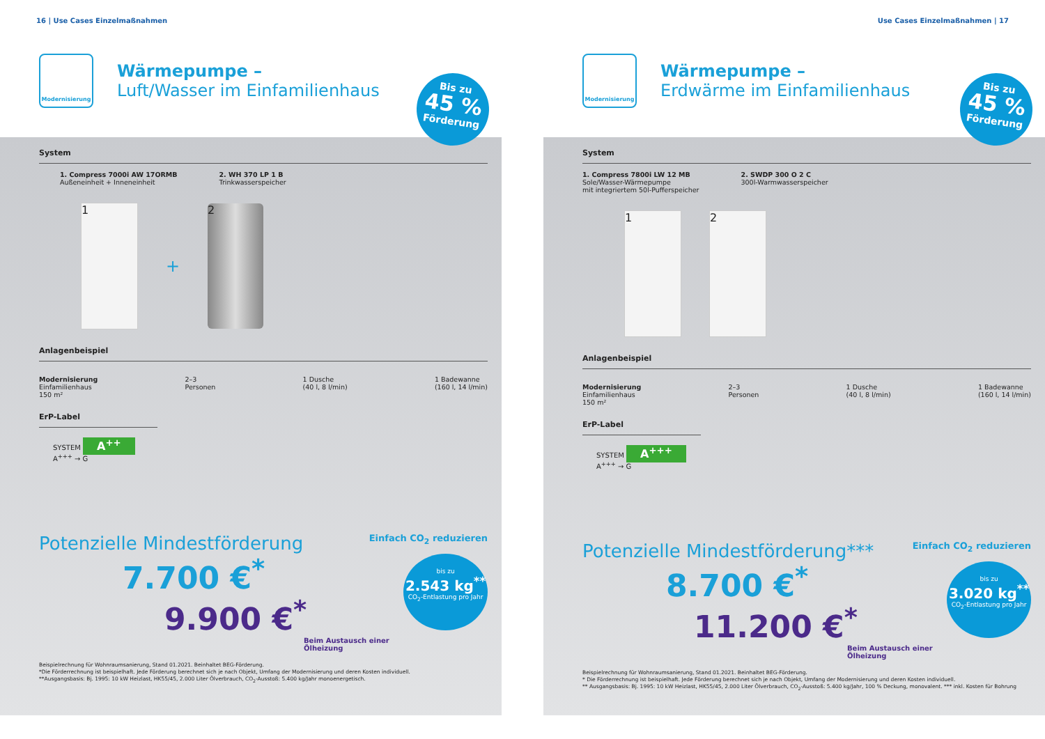16 | Use Cases Einzelmaßnahmen
Modernisierung
Wärmepumpe –
Luft/Wasser im Einfamilienhaus
Bis zu
45 %
Förderung
System
1. Compress 7000i AW 17ORMB
Außeneinheit + Inneneinheit
2. WH 370 LP 1 B
Trinkwasserspeicher
1
+
2
Anlagenbeispiel
Modernisierung
Einfamilienhaus
150 m²
2–3
Personen
1 Dusche
(40 l, 8 l/min)
1 Badewanne
(160 l, 14 l/min)
ErP-Label
SYSTEM A<sup>++</sup>
A<sup>+++</sup> → G
Potenzielle Mindestförderung
Einfach CO<sub>2</sub> reduzieren
7.700 €<sup>*</sup>
9.900 €<sup>*</sup>
Beim Austausch einer Ölheizung
bis zu
2.543 kg<sup>**</sup>
CO<sub>2</sub>-Entlastung pro Jahr
Beispielrechnung für Wohnraumsanierung, Stand 01.2021. Beinhaltet BEG-Förderung.
*Die Förderrechnung ist beispielhaft. Jede Förderung berechnet sich je nach Objekt, Umfang der Modernisierung und deren Kosten individuell.
**Ausgangsbasis: Bj. 1995: 10 kW Heizlast, HK55/45, 2.000 Liter Ölverbrauch, CO<sub>2</sub>-Ausstoß: 5.400 kg/Jahr monoenergetisch.
Use Cases Einzelmaßnahmen | 17
Modernisierung
Wärmepumpe –
Erdwärme im Einfamilienhaus
Bis zu
45 %
Förderung
System
1. Compress 7800i LW 12 MB
Sole/Wasser-Wärmepumpe
mit integriertem 50l-Pufferspeicher
2. SWDP 300 O 2 C
300l-Warmwasserspeicher
1 2
Anlagenbeispiel
Modernisierung
Einfamilienhaus
150 m²
2–3
Personen
1 Dusche
(40 l, 8 l/min)
1 Badewanne
(160 l, 14 l/min)
ErP-Label
SYSTEM A<sup>+++</sup>
A<sup>+++</sup> → G
Potenzielle Mindestförderung***
Einfach CO<sub>2</sub> reduzieren
8.700 €<sup>*</sup>
11.200 €<sup>*</sup>
Beim Austausch einer Ölheizung
bis zu
3.020 kg<sup>**</sup>
CO<sub>2</sub>-Entlastung pro Jahr
Beispielrechnung für Wohnraumsanierung, Stand 01.2021. Beinhaltet BEG-Förderung.
* Die Förderrechnung ist beispielhaft. Jede Förderung berechnet sich je nach Objekt, Umfang der Modernisierung und deren Kosten individuell.
** Ausgangsbasis: Bj. 1995: 10 kW Heizlast, HK55/45, 2.000 Liter Ölverbrauch, CO<sub>2</sub>-Ausstoß: 5.400 kg/Jahr, 100 % Deckung, monovalent. *** inkl. Kosten für Bohrung